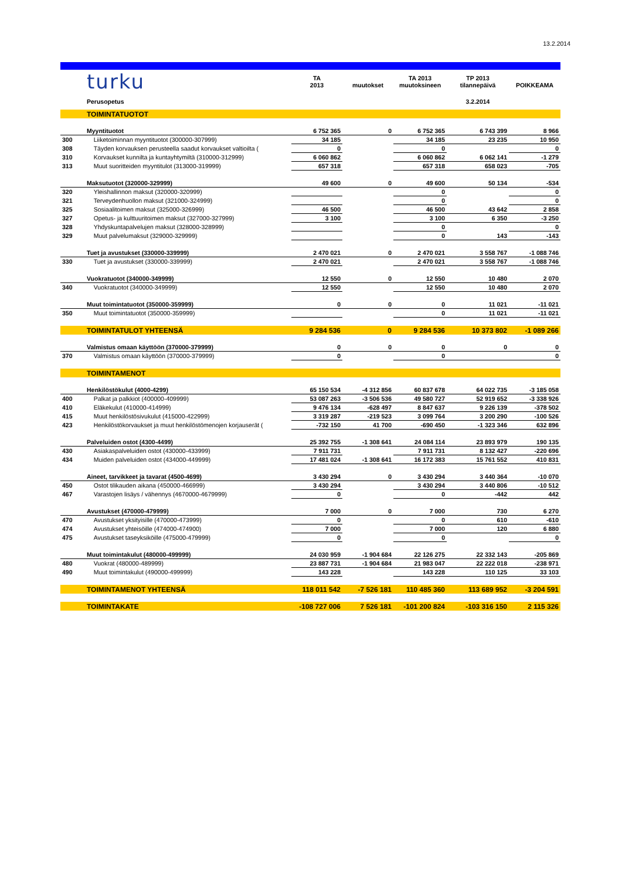13.2.2014
| | turku | TA 2013 | muutokset | TA 2013 muutoksineen | TP 2013 tilannepäivä | POIKKEAMA |
| | Perusopetus | | | | 3.2.2014 | |
| | TOIMINTATUOTOT | | | | | |
| | Myyntituotot | 6 752 365 | 0 | 6 752 365 | 6 743 399 | 8 966 |
| 300 | Liiketoiminnan myyntituotot (300000-307999) | 34 185 | | 34 185 | 23 235 | 10 950 |
| 308 | Täyden korvauksen perusteella saadut korvaukset valtioilta ( | 0 | | 0 | | 0 |
| 310 | Korvaukset kunnilta ja kuntayhtymiltä (310000-312999) | 6 060 862 | | 6 060 862 | 6 062 141 | -1 279 |
| 313 | Muut suoritteiden myyntitulot (313000-319999) | 657 318 | | 657 318 | 658 023 | -705 |
| | Maksutuotot (320000-329999) | 49 600 | 0 | 49 600 | 50 134 | -534 |
| 320 | Yleishallinnon maksut (320000-320999) | | | 0 | | 0 |
| 321 | Terveydenhuollon maksut (321000-324999) | | | 0 | | 0 |
| 325 | Sosiaalitoimen maksut (325000-326999) | 46 500 | | 46 500 | 43 642 | 2 858 |
| 327 | Opetus- ja kulttuuritoimen maksut (327000-327999) | 3 100 | | 3 100 | 6 350 | -3 250 |
| 328 | Yhdyskuntapalvelujen maksut (328000-328999) | | | 0 | | 0 |
| 329 | Muut palvelumaksut (329000-329999) | | | 0 | 143 | -143 |
| | Tuet ja avustukset (330000-339999) | 2 470 021 | 0 | 2 470 021 | 3 558 767 | -1 088 746 |
| 330 | Tuet ja avustukset (330000-339999) | 2 470 021 | | 2 470 021 | 3 558 767 | -1 088 746 |
| | Vuokratuotot (340000-349999) | 12 550 | 0 | 12 550 | 10 480 | 2 070 |
| 340 | Vuokratuotot (340000-349999) | 12 550 | | 12 550 | 10 480 | 2 070 |
| | Muut toimintatuotot (350000-359999) | 0 | 0 | 0 | 11 021 | -11 021 |
| 350 | Muut toimintatuotot (350000-359999) | | | 0 | 11 021 | -11 021 |
| | TOIMINTATULOT YHTEENSÄ | 9 284 536 | 0 | 9 284 536 | 10 373 802 | -1 089 266 |
| | Valmistus omaan käyttöön (370000-379999) | 0 | 0 | 0 | 0 | 0 |
| 370 | Valmistus omaan käyttöön (370000-379999) | 0 | | 0 | | 0 |
| | TOIMINTAMENOT | | | | | |
| | Henkilöstökulut (4000-4299) | 65 150 534 | -4 312 856 | 60 837 678 | 64 022 735 | -3 185 058 |
| 400 | Palkat ja palkkiot (400000-409999) | 53 087 263 | -3 506 536 | 49 580 727 | 52 919 652 | -3 338 926 |
| 410 | Eläkekulut (410000-414999) | 9 476 134 | -628 497 | 8 847 637 | 9 226 139 | -378 502 |
| 415 | Muut henkilöstösivukulut (415000-422999) | 3 319 287 | -219 523 | 3 099 764 | 3 200 290 | -100 526 |
| 423 | Henkilöstökorvaukset ja muut henkilöstömenojen korjauserät ( | -732 150 | 41 700 | -690 450 | -1 323 346 | 632 896 |
| | Palveluiden ostot (4300-4499) | 25 392 755 | -1 308 641 | 24 084 114 | 23 893 979 | 190 135 |
| 430 | Asiakaspalveluiden ostot (430000-433999) | 7 911 731 | | 7 911 731 | 8 132 427 | -220 696 |
| 434 | Muiden palveluiden ostot (434000-449999) | 17 481 024 | -1 308 641 | 16 172 383 | 15 761 552 | 410 831 |
| | Aineet, tarvikkeet ja tavarat (4500-4699) | 3 430 294 | 0 | 3 430 294 | 3 440 364 | -10 070 |
| 450 | Ostot tilikauden aikana (450000-466999) | 3 430 294 | | 3 430 294 | 3 440 806 | -10 512 |
| 467 | Varastojen lisäys / vähennys (4670000-4679999) | 0 | | 0 | -442 | 442 |
| | Avustukset (470000-479999) | 7 000 | 0 | 7 000 | 730 | 6 270 |
| 470 | Avustukset yksityisille (470000-473999) | 0 | | 0 | 610 | -610 |
| 474 | Avustukset yhteisöille (474000-474900) | 7 000 | | 7 000 | 120 | 6 880 |
| 475 | Avustukset taseyksiköille (475000-479999) | 0 | | 0 | | 0 |
| | Muut toimintakulut (480000-499999) | 24 030 959 | -1 904 684 | 22 126 275 | 22 332 143 | -205 869 |
| 480 | Vuokrat (480000-489999) | 23 887 731 | -1 904 684 | 21 983 047 | 22 222 018 | -238 971 |
| 490 | Muut toimintakulut (490000-499999) | 143 228 | | 143 228 | 110 125 | 33 103 |
| | TOIMINTAMENOT YHTEENSÄ | 118 011 542 | -7 526 181 | 110 485 360 | 113 689 952 | -3 204 591 |
| | TOIMINTAKATE | -108 727 006 | 7 526 181 | -101 200 824 | -103 316 150 | 2 115 326 |